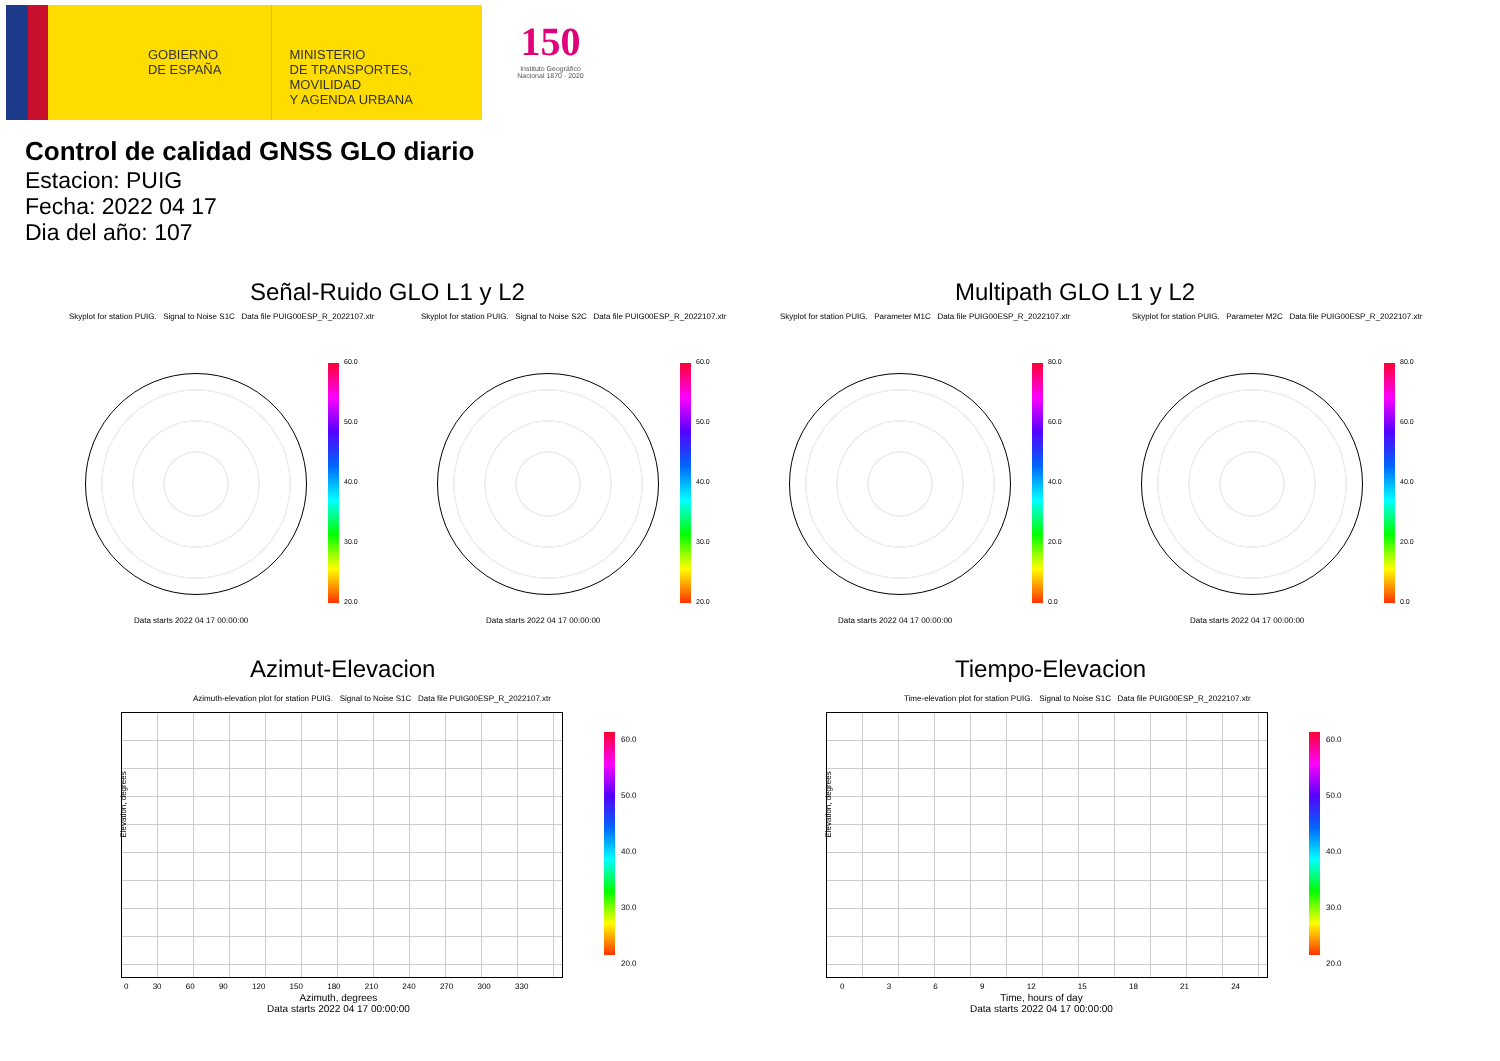GOBIERNO
DE ESPAÑA
MINISTERIO
DE TRANSPORTES, MOVILIDAD
Y AGENDA URBANA
150
Instituto Geográfico
Nacional 1870 · 2020
Control de calidad GNSS GLO diario
Estacion: PUIG
Fecha: 2022 04 17
Dia del año: 107
Señal-Ruido GLO L1 y L2 Multipath GLO L1 y L2
Skyplot for station PUIG. Signal to Noise S1C Data file PUIG00ESP_R_2022107.xtr
Skyplot for station PUIG. Signal to Noise S2C Data file PUIG00ESP_R_2022107.xtr
Skyplot for station PUIG. Parameter M1C Data file PUIG00ESP_R_2022107.xtr
Skyplot for station PUIG. Parameter M2C Data file PUIG00ESP_R_2022107.xtr
60.0
50.0
40.0
30.0
20.0
60.0
50.0
40.0
30.0
20.0
80.0
60.0
40.0
20.0
0.0
80.0
60.0
40.0
20.0
0.0
Data starts 2022 04 17 00:00:00
Data starts 2022 04 17 00:00:00
Data starts 2022 04 17 00:00:00
Data starts 2022 04 17 00:00:00
Azimut-Elevacion Tiempo-Elevacion
Azimuth-elevation plot for station PUIG. Signal to Noise S1C Data file PUIG00ESP_R_2022107.xtr
Time-elevation plot for station PUIG. Signal to Noise S1C Data file PUIG00ESP_R_2022107.xtr
Elevation, degrees
0 30 60 90 120 150 180 210 240 270 300 330
Azimuth, degrees
Data starts 2022 04 17 00:00:00
60.0
50.0
40.0
30.0
20.0
Elevation, degrees
0 3 6 9 12 15 18 21 24
Time, hours of day
Data starts 2022 04 17 00:00:00
60.0
50.0
40.0
30.0
20.0